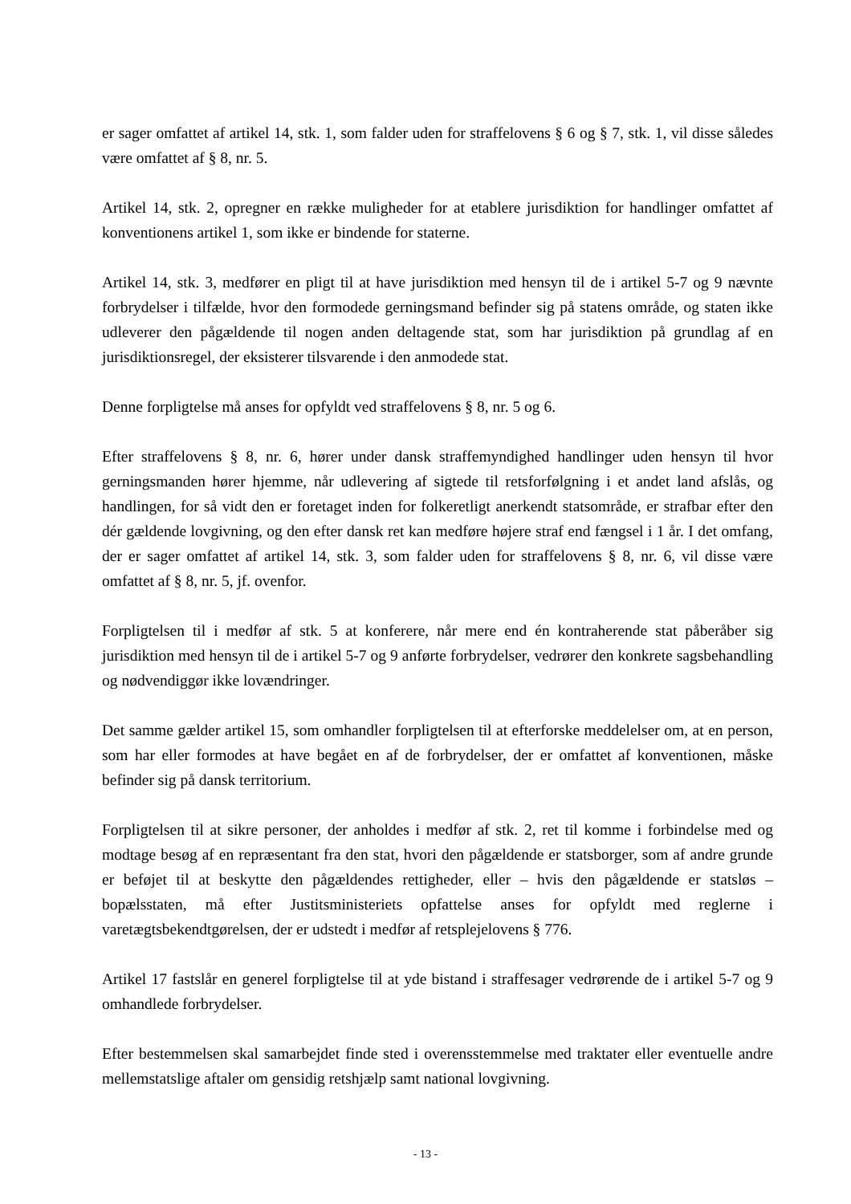er sager omfattet af artikel 14, stk. 1, som falder uden for straffelovens § 6 og § 7, stk. 1, vil disse således være omfattet af § 8, nr. 5.
Artikel 14, stk. 2, opregner en række muligheder for at etablere jurisdiktion for handlinger omfattet af konventionens artikel 1, som ikke er bindende for staterne.
Artikel 14, stk. 3, medfører en pligt til at have jurisdiktion med hensyn til de i artikel 5-7 og 9 nævnte forbrydelser i tilfælde, hvor den formodede gerningsmand befinder sig på statens område, og staten ikke udleverer den pågældende til nogen anden deltagende stat, som har jurisdiktion på grundlag af en jurisdiktionsregel, der eksisterer tilsvarende i den anmodede stat.
Denne forpligtelse må anses for opfyldt ved straffelovens § 8, nr. 5 og 6.
Efter straffelovens § 8, nr. 6, hører under dansk straffemyndighed handlinger uden hensyn til hvor gerningsmanden hører hjemme, når udlevering af sigtede til retsforfølgning i et andet land afslås, og handlingen, for så vidt den er foretaget inden for folkeretligt anerkendt statsområde, er strafbar efter den dér gældende lovgivning, og den efter dansk ret kan medføre højere straf end fængsel i 1 år. I det omfang, der er sager omfattet af artikel 14, stk. 3, som falder uden for straffelovens § 8, nr. 6, vil disse være omfattet af § 8, nr. 5, jf. ovenfor.
Forpligtelsen til i medfør af stk. 5 at konferere, når mere end én kontraherende stat påberåber sig jurisdiktion med hensyn til de i artikel 5-7 og 9 anførte forbrydelser, vedrører den konkrete sagsbehandling og nødvendiggør ikke lovændringer.
Det samme gælder artikel 15, som omhandler forpligtelsen til at efterforske meddelelser om, at en person, som har eller formodes at have begået en af de forbrydelser, der er omfattet af konventionen, måske befinder sig på dansk territorium.
Forpligtelsen til at sikre personer, der anholdes i medfør af stk. 2, ret til komme i forbindelse med og modtage besøg af en repræsentant fra den stat, hvori den pågældende er statsborger, som af andre grunde er beføjet til at beskytte den pågældendes rettigheder, eller – hvis den pågældende er statsløs – bopælsstaten, må efter Justitsministeriets opfattelse anses for opfyldt med reglerne i varetægtsbekendtgørelsen, der er udstedt i medfør af retsplejelovens § 776.
Artikel 17 fastslår en generel forpligtelse til at yde bistand i straffesager vedrørende de i artikel 5-7 og 9 omhandlede forbrydelser.
Efter bestemmelsen skal samarbejdet finde sted i overensstemmelse med traktater eller eventuelle andre mellemstatslige aftaler om gensidig retshjælp samt national lovgivning.
- 13 -